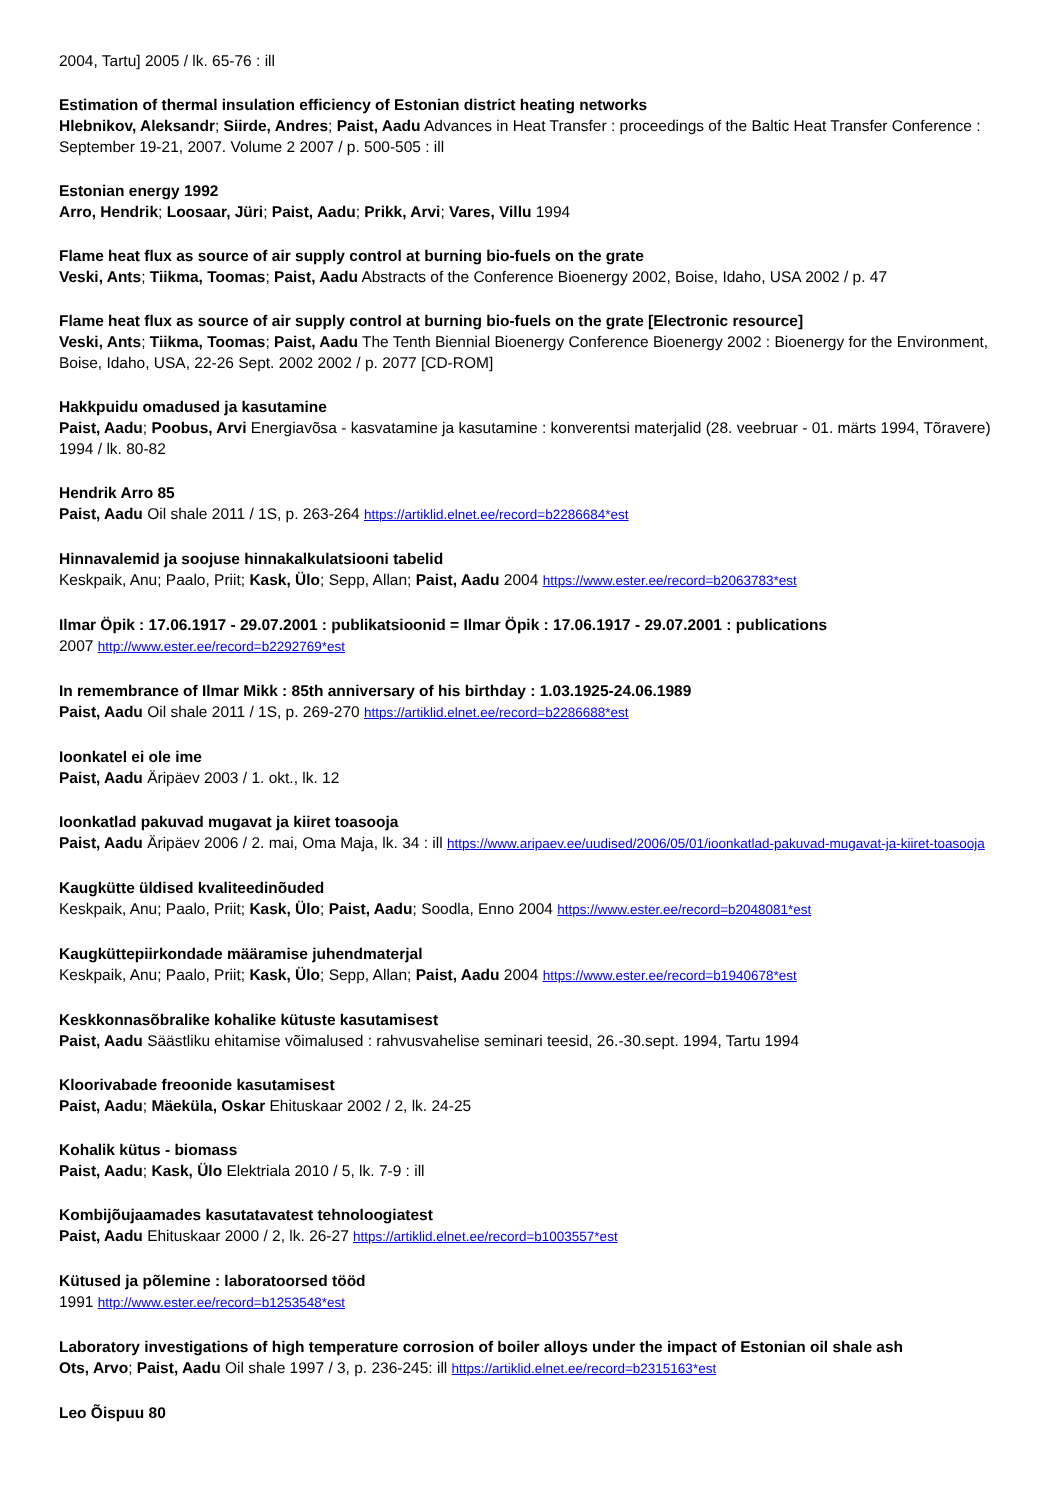2004, Tartu] 2005 / lk. 65-76 : ill
Estimation of thermal insulation efficiency of Estonian district heating networks
Hlebnikov, Aleksandr; Siirde, Andres; Paist, Aadu Advances in Heat Transfer : proceedings of the Baltic Heat Transfer Conference : September 19-21, 2007. Volume 2 2007 / p. 500-505 : ill
Estonian energy 1992
Arro, Hendrik; Loosaar, Jüri; Paist, Aadu; Prikk, Arvi; Vares, Villu 1994
Flame heat flux as source of air supply control at burning bio-fuels on the grate
Veski, Ants; Tiikma, Toomas; Paist, Aadu Abstracts of the Conference Bioenergy 2002, Boise, Idaho, USA 2002 / p. 47
Flame heat flux as source of air supply control at burning bio-fuels on the grate [Electronic resource]
Veski, Ants; Tiikma, Toomas; Paist, Aadu The Tenth Biennial Bioenergy Conference Bioenergy 2002 : Bioenergy for the Environment, Boise, Idaho, USA, 22-26 Sept. 2002 2002 / p. 2077 [CD-ROM]
Hakkpuidu omadused ja kasutamine
Paist, Aadu; Poobus, Arvi Energiavõsa - kasvatamine ja kasutamine : konverentsi materjalid (28. veebruar - 01. märts 1994, Tõravere) 1994 / lk. 80-82
Hendrik Arro 85
Paist, Aadu Oil shale 2011 / 1S, p. 263-264 https://artiklid.elnet.ee/record=b2286684*est
Hinnavalemid ja soojuse hinnakalkulatsiooni tabelid
Keskpaik, Anu; Paalo, Priit; Kask, Ülo; Sepp, Allan; Paist, Aadu 2004 https://www.ester.ee/record=b2063783*est
Ilmar Öpik : 17.06.1917 - 29.07.2001 : publikatsioonid = Ilmar Öpik : 17.06.1917 - 29.07.2001 : publications
2007 http://www.ester.ee/record=b2292769*est
In remembrance of Ilmar Mikk : 85th anniversary of his birthday : 1.03.1925-24.06.1989
Paist, Aadu Oil shale 2011 / 1S, p. 269-270 https://artiklid.elnet.ee/record=b2286688*est
Ioonkatel ei ole ime
Paist, Aadu Äripäev 2003 / 1. okt., lk. 12
Ioonkatlad pakuvad mugavat ja kiiret toasooja
Paist, Aadu Äripäev 2006 / 2. mai, Oma Maja, lk. 34 : ill https://www.aripaev.ee/uudised/2006/05/01/ioonkatlad-pakuvad-mugavat-ja-kiiret-toasooja
Kaugkütte üldised kvaliteedinõuded
Keskpaik, Anu; Paalo, Priit; Kask, Ülo; Paist, Aadu; Soodla, Enno 2004 https://www.ester.ee/record=b2048081*est
Kaugküttepiirkondade määramise juhendmaterjal
Keskpaik, Anu; Paalo, Priit; Kask, Ülo; Sepp, Allan; Paist, Aadu 2004 https://www.ester.ee/record=b1940678*est
Keskkonnasõbralike kohalike kütuste kasutamisest
Paist, Aadu Säästliku ehitamise võimalused : rahvusvahelise seminari teesid, 26.-30.sept. 1994, Tartu 1994
Kloorivabade freoonide kasutamisest
Paist, Aadu; Mäeküla, Oskar Ehituskaar 2002 / 2, lk. 24-25
Kohalik kütus - biomass
Paist, Aadu; Kask, Ülo Elektriala 2010 / 5, lk. 7-9 : ill
Kombijõujaamades kasutatavatest tehnoloogiatest
Paist, Aadu Ehituskaar 2000 / 2, lk. 26-27 https://artiklid.elnet.ee/record=b1003557*est
Kütused ja põlemine : laboratoorsed tööd
1991 http://www.ester.ee/record=b1253548*est
Laboratory investigations of high temperature corrosion of boiler alloys under the impact of Estonian oil shale ash
Ots, Arvo; Paist, Aadu Oil shale 1997 / 3, p. 236-245: ill https://artiklid.elnet.ee/record=b2315163*est
Leo Õispuu 80